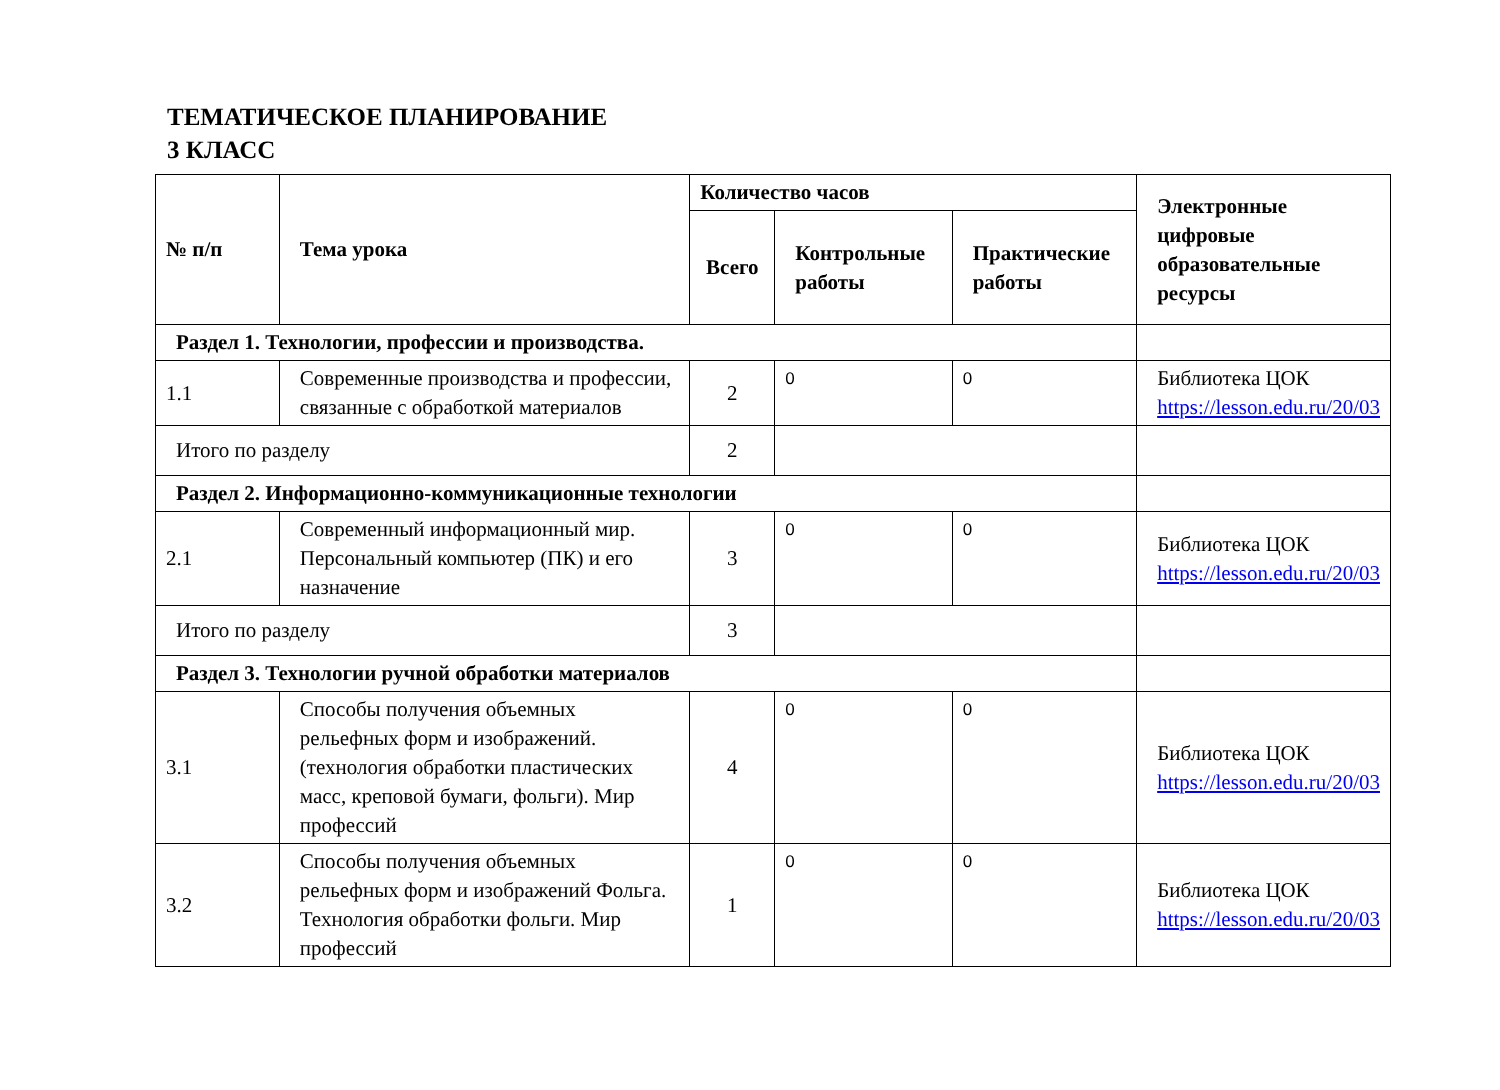ТЕМАТИЧЕСКОЕ ПЛАНИРОВАНИЕ
3 КЛАСС
| № п/п | Тема урока | Количество часов | | | Электронные цифровые образовательные ресурсы |
| --- | --- | --- | --- | --- | --- |
| | | Всего | Контрольные работы | Практические работы | |
| Раздел 1. Технологии, профессии и производства. | | | | | |
| 1.1 | Современные производства и профессии, связанные с обработкой материалов | 2 | 0 | 0 | Библиотека ЦОК https://lesson.edu.ru/20/03 |
| Итого по разделу | | 2 | | | |
| Раздел 2. Информационно-коммуникационные технологии | | | | | |
| 2.1 | Современный информационный мир. Персональный компьютер (ПК) и его назначение | 3 | 0 | 0 | Библиотека ЦОК https://lesson.edu.ru/20/03 |
| Итого по разделу | | 3 | | | |
| Раздел 3. Технологии ручной обработки материалов | | | | | |
| 3.1 | Способы получения объемных рельефных форм и изображений. (технология обработки пластических масс, креповой бумаги, фольги). Мир профессий | 4 | 0 | 0 | Библиотека ЦОК https://lesson.edu.ru/20/03 |
| 3.2 | Способы получения объемных рельефных форм и изображений Фольга. Технология обработки фольги. Мир профессий | 1 | 0 | 0 | Библиотека ЦОК https://lesson.edu.ru/20/03 |